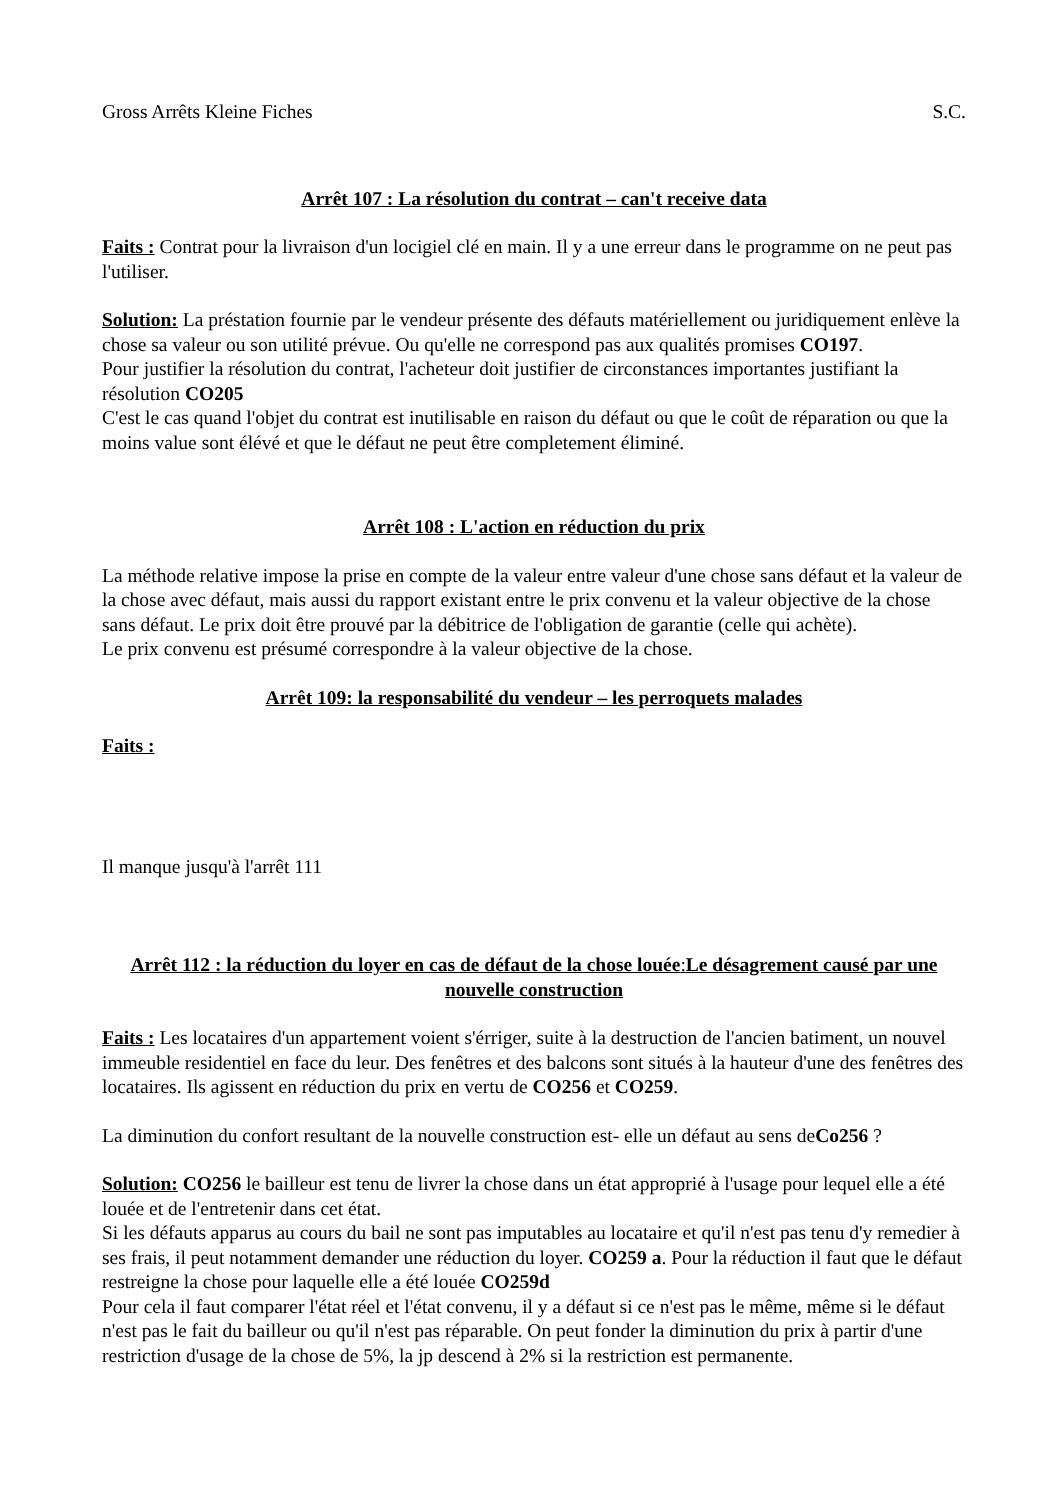Gross Arrêts Kleine Fiches S.C.
Arrêt 107 : La résolution du contrat – can't receive data
Faits : Contrat pour la livraison d'un locigiel clé en main. Il y a une erreur dans le programme on ne peut pas l'utiliser.
Solution: La préstation fournie par le vendeur présente des défauts matériellement ou juridiquement enlève la chose sa valeur ou son utilité prévue. Ou qu'elle ne correspond pas aux qualités promises CO197.
Pour justifier la résolution du contrat, l'acheteur doit justifier de circonstances importantes justifiant la résolution CO205
C'est le cas quand l'objet du contrat est inutilisable en raison du défaut ou que le coût de réparation ou que la moins value sont élévé et que le défaut ne peut être completement éliminé.
Arrêt 108 : L'action en réduction du prix
La méthode relative impose la prise en compte de la valeur entre valeur d'une chose sans défaut et la valeur de la chose avec défaut, mais aussi du rapport existant entre le prix convenu et la valeur objective de la chose sans défaut. Le prix doit être prouvé par la débitrice de l'obligation de garantie (celle qui achète).
Le prix convenu est présumé correspondre à la valeur objective de la chose.
Arrêt 109: la responsabilité du vendeur – les perroquets malades
Faits :
Il manque jusqu'à l'arrêt 111
Arrêt 112 : la réduction du loyer en cas de défaut de la chose louée: Le désagrement causé par une nouvelle construction
Faits : Les locataires d'un appartement voient s'érriger, suite à la destruction de l'ancien batiment, un nouvel immeuble residentiel en face du leur. Des fenêtres et des balcons sont situés à la hauteur d'une des fenêtres des locataires. Ils agissent en réduction du prix en vertu de CO256 et CO259.
La diminution du confort resultant de la nouvelle construction est- elle un défaut au sens deCo256 ?
Solution: CO256 le bailleur est tenu de livrer la chose dans un état approprié à l'usage pour lequel elle a été louée et de l'entretenir dans cet état.
Si les défauts apparus au cours du bail ne sont pas imputables au locataire et qu'il n'est pas tenu d'y remedier à ses frais, il peut notamment demander une réduction du loyer. CO259 a. Pour la réduction il faut que le défaut restreigne la chose pour laquelle elle a été louée CO259d
Pour cela il faut comparer l'état réel et l'état convenu, il y a défaut si ce n'est pas le même, même si le défaut n'est pas le fait du bailleur ou qu'il n'est pas réparable. On peut fonder la diminution du prix à partir d'une restriction d'usage de la chose de 5%, la jp descend à 2% si la restriction est permanente.